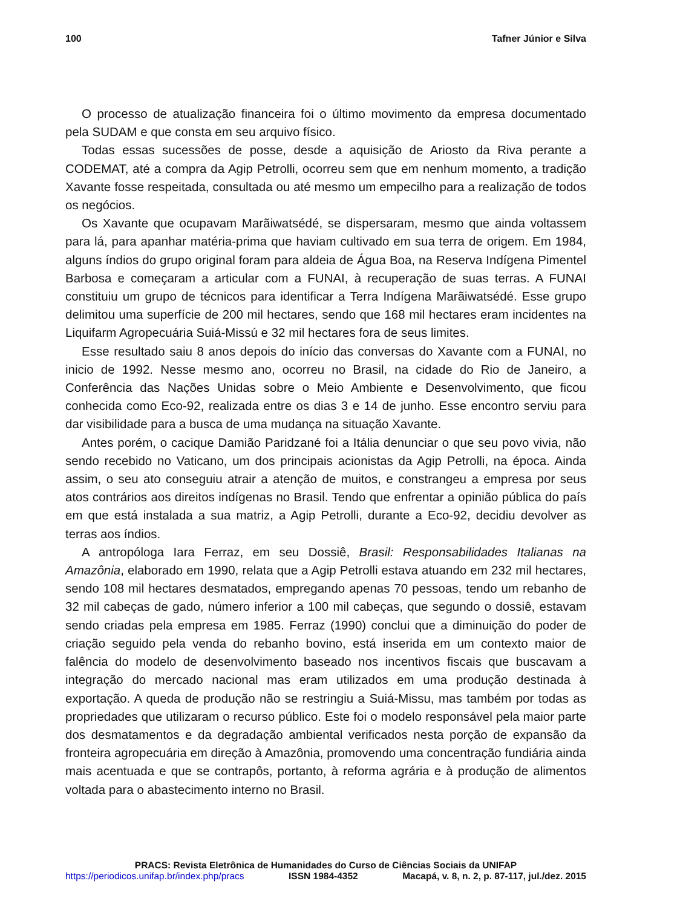100 Tafner Júnior e Silva
O processo de atualização financeira foi o último movimento da empresa documentado pela SUDAM e que consta em seu arquivo físico.
Todas essas sucessões de posse, desde a aquisição de Ariosto da Riva perante a CODEMAT, até a compra da Agip Petrolli, ocorreu sem que em nenhum momento, a tradição Xavante fosse respeitada, consultada ou até mesmo um empecilho para a realização de todos os negócios.
Os Xavante que ocupavam Marãiwatsédé, se dispersaram, mesmo que ainda voltassem para lá, para apanhar matéria-prima que haviam cultivado em sua terra de origem. Em 1984, alguns índios do grupo original foram para aldeia de Água Boa, na Reserva Indígena Pimentel Barbosa e começaram a articular com a FUNAI, à recuperação de suas terras. A FUNAI constituiu um grupo de técnicos para identificar a Terra Indígena Marãiwatsédé. Esse grupo delimitou uma superfície de 200 mil hectares, sendo que 168 mil hectares eram incidentes na Liquifarm Agropecuária Suiá-Missú e 32 mil hectares fora de seus limites.
Esse resultado saiu 8 anos depois do início das conversas do Xavante com a FUNAI, no inicio de 1992. Nesse mesmo ano, ocorreu no Brasil, na cidade do Rio de Janeiro, a Conferência das Nações Unidas sobre o Meio Ambiente e Desenvolvimento, que ficou conhecida como Eco-92, realizada entre os dias 3 e 14 de junho. Esse encontro serviu para dar visibilidade para a busca de uma mudança na situação Xavante.
Antes porém, o cacique Damião Paridzané foi a Itália denunciar o que seu povo vivia, não sendo recebido no Vaticano, um dos principais acionistas da Agip Petrolli, na época. Ainda assim, o seu ato conseguiu atrair a atenção de muitos, e constrangeu a empresa por seus atos contrários aos direitos indígenas no Brasil. Tendo que enfrentar a opinião pública do país em que está instalada a sua matriz, a Agip Petrolli, durante a Eco-92, decidiu devolver as terras aos índios.
A antropóloga Iara Ferraz, em seu Dossiê, Brasil: Responsabilidades Italianas na Amazônia, elaborado em 1990, relata que a Agip Petrolli estava atuando em 232 mil hectares, sendo 108 mil hectares desmatados, empregando apenas 70 pessoas, tendo um rebanho de 32 mil cabeças de gado, número inferior a 100 mil cabeças, que segundo o dossiê, estavam sendo criadas pela empresa em 1985. Ferraz (1990) conclui que a diminuição do poder de criação seguido pela venda do rebanho bovino, está inserida em um contexto maior de falência do modelo de desenvolvimento baseado nos incentivos fiscais que buscavam a integração do mercado nacional mas eram utilizados em uma produção destinada à exportação. A queda de produção não se restringiu a Suiá-Missu, mas também por todas as propriedades que utilizaram o recurso público. Este foi o modelo responsável pela maior parte dos desmatamentos e da degradação ambiental verificados nesta porção de expansão da fronteira agropecuária em direção à Amazônia, promovendo uma concentração fundiária ainda mais acentuada e que se contrapôs, portanto, à reforma agrária e à produção de alimentos voltada para o abastecimento interno no Brasil.
PRACS: Revista Eletrônica de Humanidades do Curso de Ciências Sociais da UNIFAP
https://periodicos.unifap.br/index.php/pracs ISSN 1984-4352 Macapá, v. 8, n. 2, p. 87-117, jul./dez. 2015